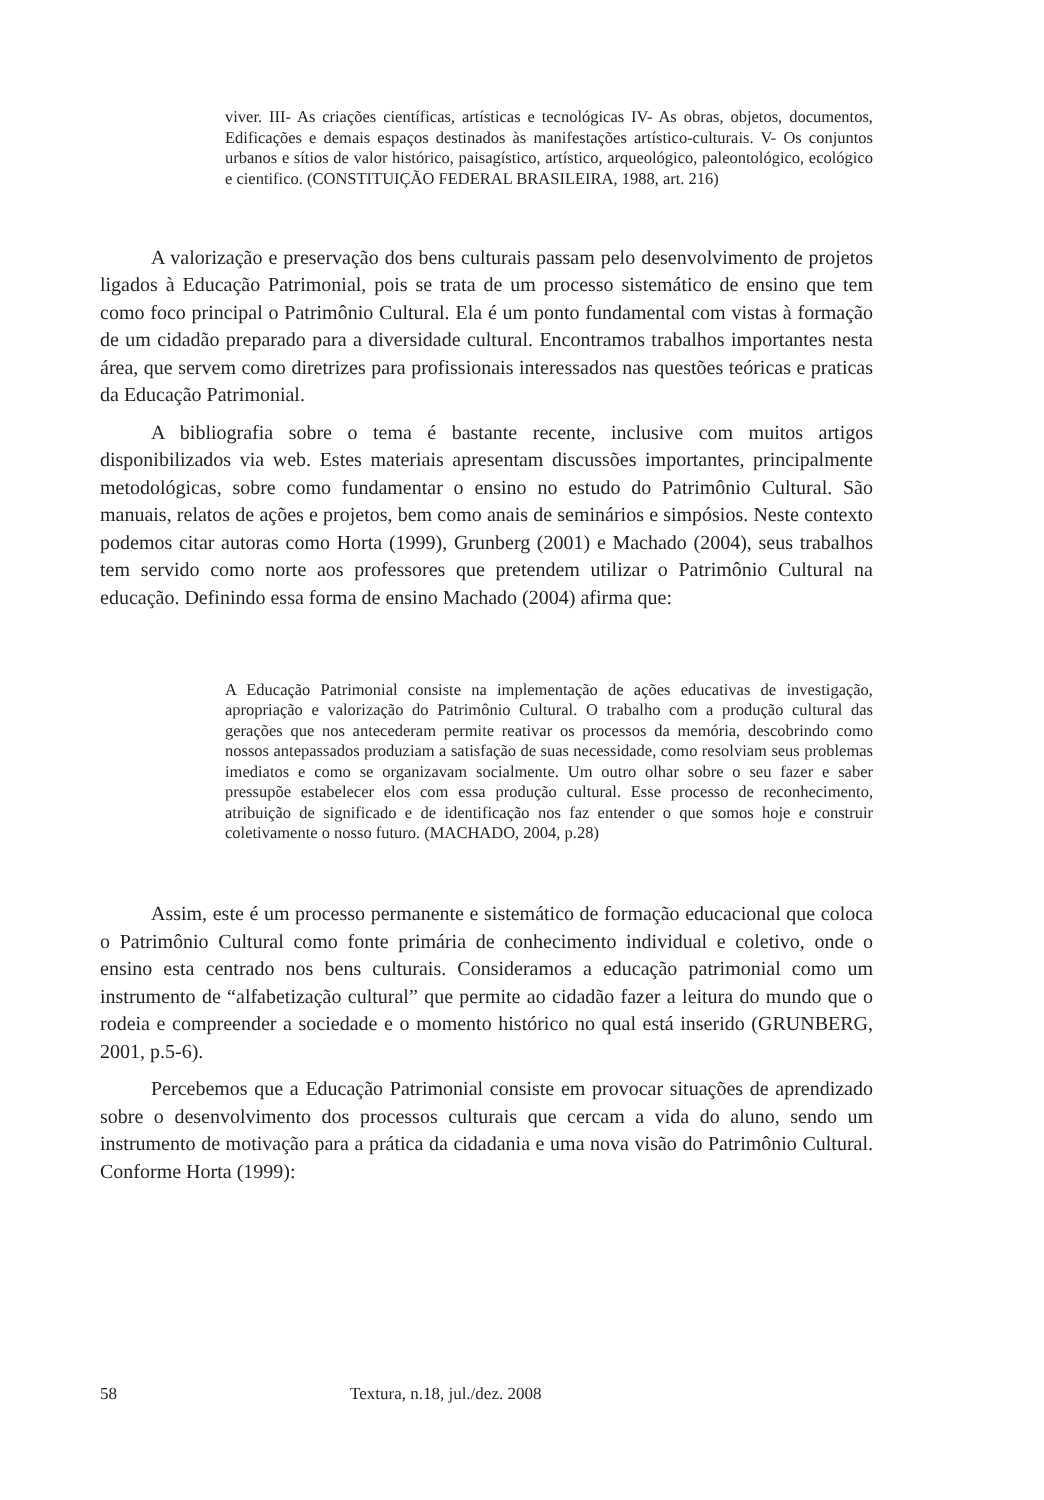viver. III- As criações científicas, artísticas e tecnológicas IV- As obras, objetos, documentos, Edificações e demais espaços destinados às manifestações artístico-culturais. V- Os conjuntos urbanos e sítios de valor histórico, paisagístico, artístico, arqueológico, paleontológico, ecológico e cientifico. (CONSTITUIÇÃO FEDERAL BRASILEIRA, 1988, art. 216)
A valorização e preservação dos bens culturais passam pelo desenvolvimento de projetos ligados à Educação Patrimonial, pois se trata de um processo sistemático de ensino que tem como foco principal o Patrimônio Cultural. Ela é um ponto fundamental com vistas à formação de um cidadão preparado para a diversidade cultural. Encontramos trabalhos importantes nesta área, que servem como diretrizes para profissionais interessados nas questões teóricas e praticas da Educação Patrimonial.
A bibliografia sobre o tema é bastante recente, inclusive com muitos artigos disponibilizados via web. Estes materiais apresentam discussões importantes, principalmente metodológicas, sobre como fundamentar o ensino no estudo do Patrimônio Cultural. São manuais, relatos de ações e projetos, bem como anais de seminários e simpósios. Neste contexto podemos citar autoras como Horta (1999), Grunberg (2001) e Machado (2004), seus trabalhos tem servido como norte aos professores que pretendem utilizar o Patrimônio Cultural na educação. Definindo essa forma de ensino Machado (2004) afirma que:
A Educação Patrimonial consiste na implementação de ações educativas de investigação, apropriação e valorização do Patrimônio Cultural. O trabalho com a produção cultural das gerações que nos antecederam permite reativar os processos da memória, descobrindo como nossos antepassados produziam a satisfação de suas necessidade, como resolviam seus problemas imediatos e como se organizavam socialmente. Um outro olhar sobre o seu fazer e saber pressupõe estabelecer elos com essa produção cultural. Esse processo de reconhecimento, atribuição de significado e de identificação nos faz entender o que somos hoje e construir coletivamente o nosso futuro. (MACHADO, 2004, p.28)
Assim, este é um processo permanente e sistemático de formação educacional que coloca o Patrimônio Cultural como fonte primária de conhecimento individual e coletivo, onde o ensino esta centrado nos bens culturais. Consideramos a educação patrimonial como um instrumento de “alfabetização cultural” que permite ao cidadão fazer a leitura do mundo que o rodeia e compreender a sociedade e o momento histórico no qual está inserido (GRUNBERG, 2001, p.5-6).
Percebemos que a Educação Patrimonial consiste em provocar situações de aprendizado sobre o desenvolvimento dos processos culturais que cercam a vida do aluno, sendo um instrumento de motivação para a prática da cidadania e uma nova visão do Patrimônio Cultural. Conforme Horta (1999):
58 Textura, n.18, jul./dez. 2008